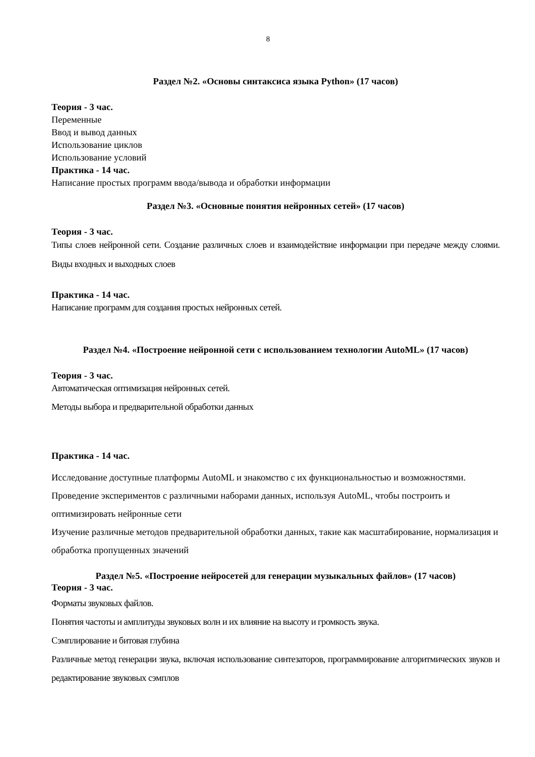8
Раздел №2. «Основы синтаксиса языка Python» (17 часов)
Теория - 3 час.
Переменные
Ввод и вывод данных
Использование циклов
Использование условий
Практика - 14 час.
Написание простых программ ввода/вывода и обработки информации
Раздел №3. «Основные понятия нейронных сетей» (17 часов)
Теория - 3 час.
Типы слоев нейронной сети. Создание различных слоев и взаимодействие информации при передаче между слоями. Виды входных и выходных слоев
Практика - 14 час.
Написание программ для создания простых нейронных сетей.
Раздел №4. «Построение нейронной сети с использованием технологии AutoML» (17 часов)
Теория - 3 час.
Автоматическая оптимизация нейронных сетей.
Методы выбора и предварительной обработки данных
Практика - 14 час.
Исследование доступные платформы AutoML и знакомство с их функциональностью и возможностями.
Проведение экспериментов с различными наборами данных, используя AutoML, чтобы построить и оптимизировать нейронные сети
Изучение различные методов предварительной обработки данных, такие как масштабирование, нормализация и обработка пропущенных значений
Раздел №5. «Построение нейросетей для генерации музыкальных файлов» (17 часов)
Теория - 3 час.
Форматы звуковых файлов.
Понятия частоты и амплитуды звуковых волн и их влияние на высоту и громкость звука.
Сэмплирование и битовая глубина
Различные метод генерации звука, включая использование синтезаторов, программирование алгоритмических звуков и редактирование звуковых сэмплов